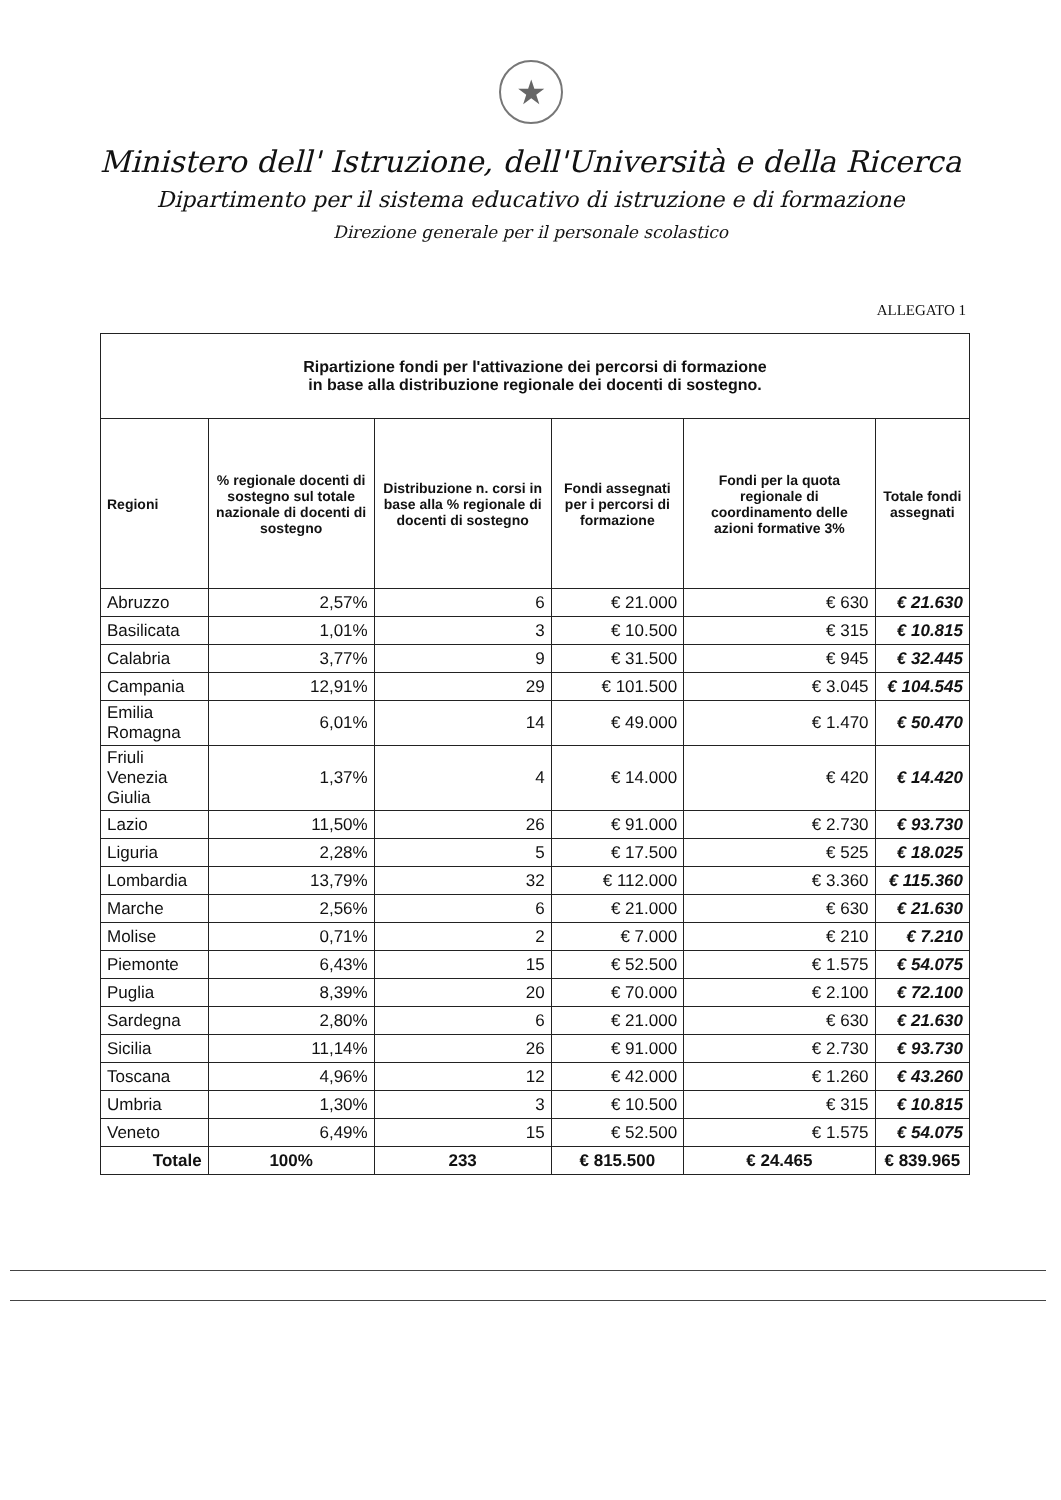★
Ministero dell' Istruzione, dell'Università e della Ricerca
Dipartimento per il sistema educativo di istruzione e di formazione
Direzione generale per il personale scolastico
ALLEGATO 1
| Ripartizione fondi per l'attivazione dei percorsi di formazione in base alla distribuzione regionale dei docenti di sostegno. | | | | | |
| --- | --- | --- | --- | --- | --- |
| Regioni | % regionale docenti di sostegno sul totale nazionale di docenti di sostegno | Distribuzione n. corsi in base alla % regionale di docenti di sostegno | Fondi assegnati per i percorsi di formazione | Fondi per la quota regionale di coordinamento delle azioni formative 3% | Totale fondi assegnati |
| Abruzzo | 2,57% | 6 | € 21.000 | € 630 | € 21.630 |
| Basilicata | 1,01% | 3 | € 10.500 | € 315 | € 10.815 |
| Calabria | 3,77% | 9 | € 31.500 | € 945 | € 32.445 |
| Campania | 12,91% | 29 | € 101.500 | € 3.045 | € 104.545 |
| Emilia Romagna | 6,01% | 14 | € 49.000 | € 1.470 | € 50.470 |
| Friuli Venezia Giulia | 1,37% | 4 | € 14.000 | € 420 | € 14.420 |
| Lazio | 11,50% | 26 | € 91.000 | € 2.730 | € 93.730 |
| Liguria | 2,28% | 5 | € 17.500 | € 525 | € 18.025 |
| Lombardia | 13,79% | 32 | € 112.000 | € 3.360 | € 115.360 |
| Marche | 2,56% | 6 | € 21.000 | € 630 | € 21.630 |
| Molise | 0,71% | 2 | € 7.000 | € 210 | € 7.210 |
| Piemonte | 6,43% | 15 | € 52.500 | € 1.575 | € 54.075 |
| Puglia | 8,39% | 20 | € 70.000 | € 2.100 | € 72.100 |
| Sardegna | 2,80% | 6 | € 21.000 | € 630 | € 21.630 |
| Sicilia | 11,14% | 26 | € 91.000 | € 2.730 | € 93.730 |
| Toscana | 4,96% | 12 | € 42.000 | € 1.260 | € 43.260 |
| Umbria | 1,30% | 3 | € 10.500 | € 315 | € 10.815 |
| Veneto | 6,49% | 15 | € 52.500 | € 1.575 | € 54.075 |
| Totale | 100% | 233 | € 815.500 | € 24.465 | € 839.965 |